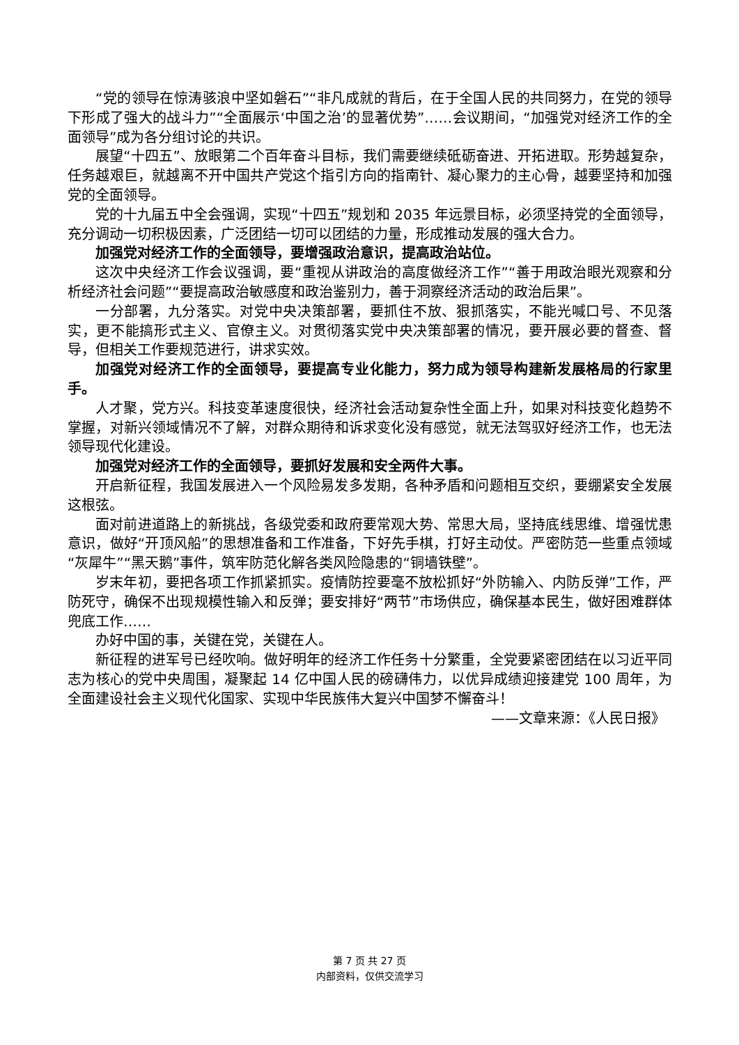“党的领导在惊涛骇浪中坚如磐石”“非凡成就的背后，在于全国人民的共同努力，在党的领导下形成了强大的战斗力”“全面展示‘中国之治’的显著优势”……会议期间，“加强党对经济工作的全面领导”成为各分组讨论的共识。
展望“十四五”、放眼第二个百年奋斗目标，我们需要继续砥砺奋进、开拓进取。形势越复杂，任务越艰巨，就越离不开中国共产党这个指引方向的指南针、凝心聚力的主心骨，越要坚持和加强党的全面领导。
党的十九届五中全会强调，实现“十四五”规划和 2035 年远景目标，必须坚持党的全面领导，充分调动一切积极因素，广泛团结一切可以团结的力量，形成推动发展的强大合力。
加强党对经济工作的全面领导，要增强政治意识，提高政治站位。
这次中央经济工作会议强调，要“重视从讲政治的高度做经济工作”“善于用政治眼光观察和分析经济社会问题”“要提高政治敏感度和政治鉴别力，善于洞察经济活动的政治后果”。
一分部署，九分落实。对党中央决策部署，要抓住不放、狠抓落实，不能光喊口号、不见落实，更不能搞形式主义、官僚主义。对贯彻落实党中央决策部署的情况，要开展必要的督查、督导，但相关工作要规范进行，讲求实效。
加强党对经济工作的全面领导，要提高专业化能力，努力成为领导构建新发展格局的行家里手。
人才聚，党方兴。科技变革速度很快，经济社会活动复杂性全面上升，如果对科技变化趋势不掌握，对新兴领域情况不了解，对群众期待和诉求变化没有感觉，就无法驾驭好经济工作，也无法领导现代化建设。
加强党对经济工作的全面领导，要抓好发展和安全两件大事。
开启新征程，我国发展进入一个风险易发多发期，各种矛盾和问题相互交织，要绷紧安全发展这根弦。
面对前进道路上的新挑战，各级党委和政府要常观大势、常思大局，坚持底线思维、增强忧患意识，做好“开顶风船”的思想准备和工作准备，下好先手棋，打好主动仗。严密防范一些重点领域“灰犀牛”“黑天鹅”事件，筑牢防范化解各类风险隐患的“铜墙铁壁”。
岁末年初，要把各项工作抓紧抓实。疫情防控要毫不放松抓好“外防输入、内防反弹”工作，严防死守，确保不出现规模性输入和反弹；要安排好“两节”市场供应，确保基本民生，做好困难群体兜底工作……
办好中国的事，关键在党，关键在人。
新征程的进军号已经吹响。做好明年的经济工作任务十分繁重，全党要紧密团结在以习近平同志为核心的党中央周围，凝聚起 14 亿中国人民的磅礴伟力，以优异成绩迎接建党 100 周年，为全面建设社会主义现代化国家、实现中华民族伟大复兴中国梦不懈奋斗！
——文章来源：《人民日报》
第 7 页 共 27 页
内部资料，仅供交流学习